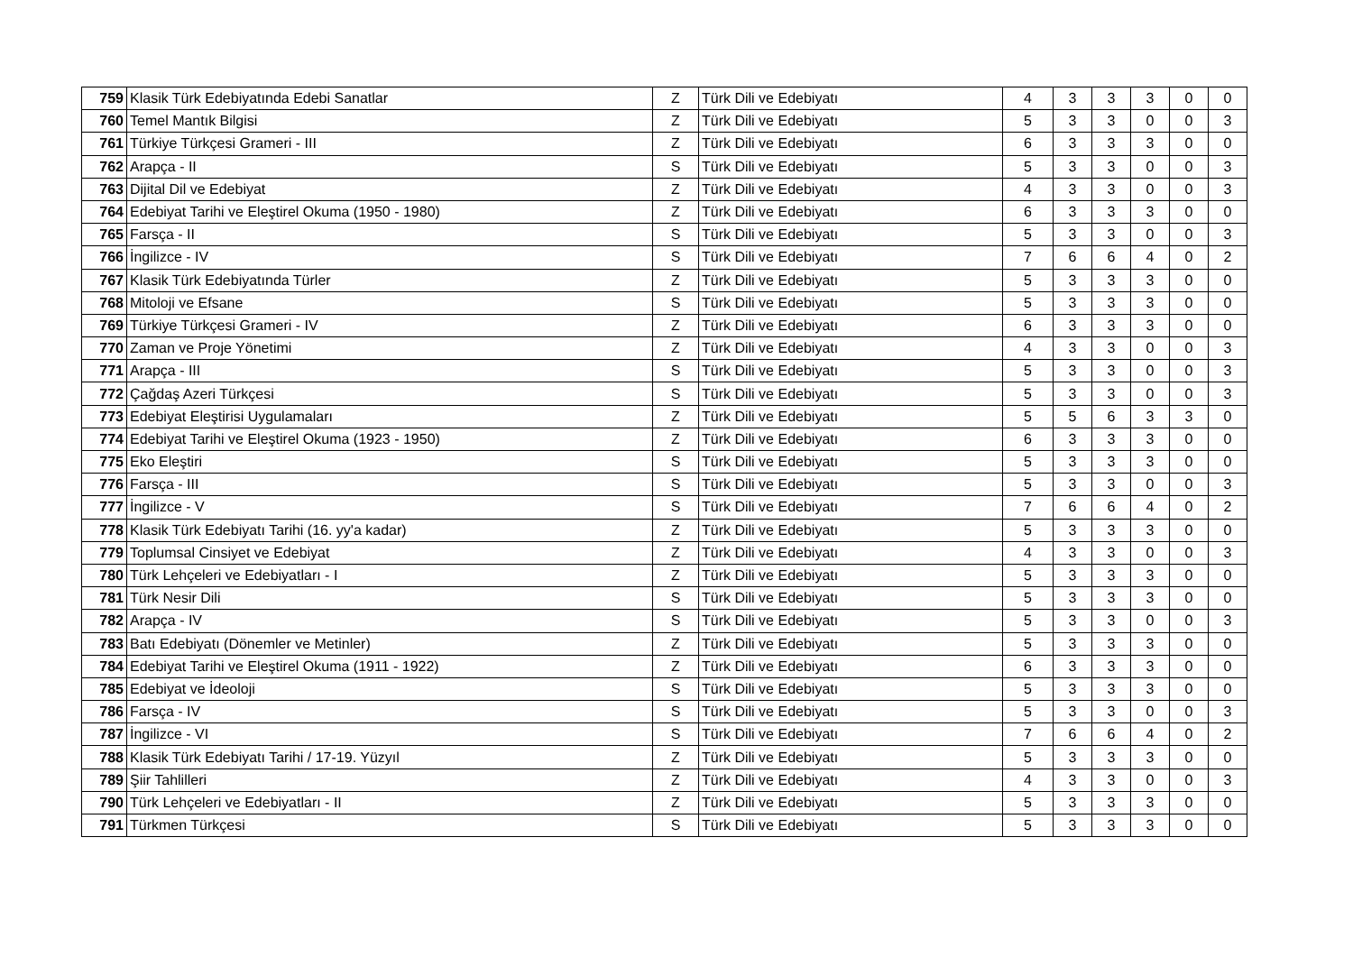| 759 | Klasik Türk Edebiyatında Edebi Sanatlar | Z | Türk Dili ve Edebiyatı | 4 | 3 | 3 | 3 | 0 | 0 |
| 760 | Temel Mantık Bilgisi | Z | Türk Dili ve Edebiyatı | 5 | 3 | 3 | 0 | 0 | 3 |
| 761 | Türkiye Türkçesi Grameri - III | Z | Türk Dili ve Edebiyatı | 6 | 3 | 3 | 3 | 0 | 0 |
| 762 | Arapça - II | S | Türk Dili ve Edebiyatı | 5 | 3 | 3 | 0 | 0 | 3 |
| 763 | Dijital Dil ve Edebiyat | Z | Türk Dili ve Edebiyatı | 4 | 3 | 3 | 0 | 0 | 3 |
| 764 | Edebiyat Tarihi ve Eleştirel Okuma (1950 - 1980) | Z | Türk Dili ve Edebiyatı | 6 | 3 | 3 | 3 | 0 | 0 |
| 765 | Farsça - II | S | Türk Dili ve Edebiyatı | 5 | 3 | 3 | 0 | 0 | 3 |
| 766 | İngilizce - IV | S | Türk Dili ve Edebiyatı | 7 | 6 | 6 | 4 | 0 | 2 |
| 767 | Klasik Türk Edebiyatında Türler | Z | Türk Dili ve Edebiyatı | 5 | 3 | 3 | 3 | 0 | 0 |
| 768 | Mitoloji ve Efsane | S | Türk Dili ve Edebiyatı | 5 | 3 | 3 | 3 | 0 | 0 |
| 769 | Türkiye Türkçesi Grameri - IV | Z | Türk Dili ve Edebiyatı | 6 | 3 | 3 | 3 | 0 | 0 |
| 770 | Zaman ve Proje Yönetimi | Z | Türk Dili ve Edebiyatı | 4 | 3 | 3 | 0 | 0 | 3 |
| 771 | Arapça - III | S | Türk Dili ve Edebiyatı | 5 | 3 | 3 | 0 | 0 | 3 |
| 772 | Çağdaş Azeri Türkçesi | S | Türk Dili ve Edebiyatı | 5 | 3 | 3 | 0 | 0 | 3 |
| 773 | Edebiyat Eleştirisi Uygulamaları | Z | Türk Dili ve Edebiyatı | 5 | 5 | 6 | 3 | 3 | 0 |
| 774 | Edebiyat Tarihi ve Eleştirel Okuma (1923 - 1950) | Z | Türk Dili ve Edebiyatı | 6 | 3 | 3 | 3 | 0 | 0 |
| 775 | Eko Eleştiri | S | Türk Dili ve Edebiyatı | 5 | 3 | 3 | 3 | 0 | 0 |
| 776 | Farsça - III | S | Türk Dili ve Edebiyatı | 5 | 3 | 3 | 0 | 0 | 3 |
| 777 | İngilizce - V | S | Türk Dili ve Edebiyatı | 7 | 6 | 6 | 4 | 0 | 2 |
| 778 | Klasik Türk Edebiyatı Tarihi (16. yy'a kadar) | Z | Türk Dili ve Edebiyatı | 5 | 3 | 3 | 3 | 0 | 0 |
| 779 | Toplumsal Cinsiyet ve Edebiyat | Z | Türk Dili ve Edebiyatı | 4 | 3 | 3 | 0 | 0 | 3 |
| 780 | Türk Lehçeleri ve Edebiyatları - I | Z | Türk Dili ve Edebiyatı | 5 | 3 | 3 | 3 | 0 | 0 |
| 781 | Türk Nesir Dili | S | Türk Dili ve Edebiyatı | 5 | 3 | 3 | 3 | 0 | 0 |
| 782 | Arapça - IV | S | Türk Dili ve Edebiyatı | 5 | 3 | 3 | 0 | 0 | 3 |
| 783 | Batı Edebiyatı (Dönemler ve Metinler) | Z | Türk Dili ve Edebiyatı | 5 | 3 | 3 | 3 | 0 | 0 |
| 784 | Edebiyat Tarihi ve Eleştirel Okuma (1911 - 1922) | Z | Türk Dili ve Edebiyatı | 6 | 3 | 3 | 3 | 0 | 0 |
| 785 | Edebiyat ve İdeoloji | S | Türk Dili ve Edebiyatı | 5 | 3 | 3 | 3 | 0 | 0 |
| 786 | Farsça - IV | S | Türk Dili ve Edebiyatı | 5 | 3 | 3 | 0 | 0 | 3 |
| 787 | İngilizce - VI | S | Türk Dili ve Edebiyatı | 7 | 6 | 6 | 4 | 0 | 2 |
| 788 | Klasik Türk Edebiyatı Tarihi / 17-19. Yüzyıl | Z | Türk Dili ve Edebiyatı | 5 | 3 | 3 | 3 | 0 | 0 |
| 789 | Şiir Tahlilleri | Z | Türk Dili ve Edebiyatı | 4 | 3 | 3 | 0 | 0 | 3 |
| 790 | Türk Lehçeleri ve Edebiyatları - II | Z | Türk Dili ve Edebiyatı | 5 | 3 | 3 | 3 | 0 | 0 |
| 791 | Türkmen Türkçesi | S | Türk Dili ve Edebiyatı | 5 | 3 | 3 | 3 | 0 | 0 |